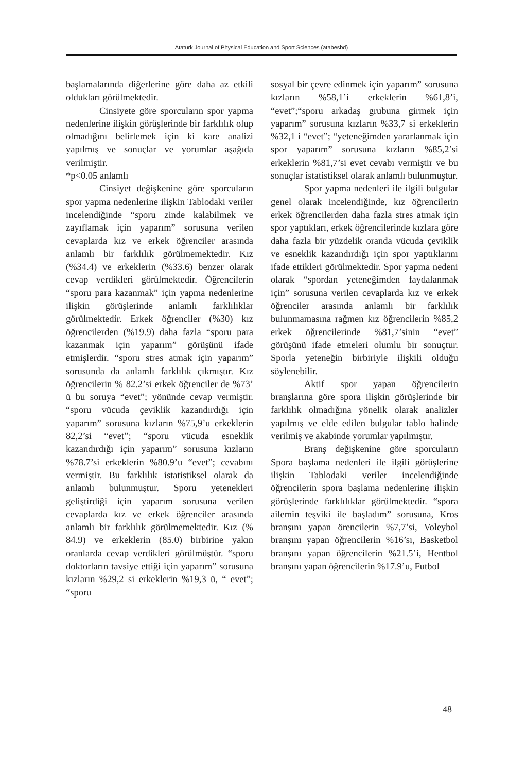Atatürk Journal of Physical Education and Sport Sciences (atabesbd)
başlamalarında diğerlerine göre daha az etkili oldukları görülmektedir.
Cinsiyete göre sporcuların spor yapma nedenlerine ilişkin görüşlerinde bir farklılık olup olmadığını belirlemek için ki kare analizi yapılmış ve sonuçlar ve yorumlar aşağıda verilmiştir.
*p<0.05 anlamlı
Cinsiyet değişkenine göre sporcuların spor yapma nedenlerine ilişkin Tablodaki veriler incelendiğinde “sporu zinde kalabilmek ve zayıflamak için yaparım” sorusuna verilen cevaplarda kız ve erkek öğrenciler arasında anlamlı bir farklılık görülmemektedir. Kız (%34.4) ve erkeklerin (%33.6) benzer olarak cevap verdikleri görülmektedir. Öğrencilerin “sporu para kazanmak” için yapma nedenlerine ilişkin görüşlerinde anlamlı farklılıklar görülmektedir. Erkek öğrenciler (%30) kız öğrencilerden (%19.9) daha fazla “sporu para kazanmak için yaparım” görüşünü ifade etmişlerdir. “sporu stres atmak için yaparım” sorusunda da anlamlı farklılık çıkmıştır. Kız öğrencilerin % 82.2’si erkek öğrenciler de %73’ ü bu soruya “evet”; yönünde cevap vermiştir. “sporu vücuda çeviklik kazandırdığı için yaparım” sorusuna kızların %75,9’u erkeklerin 82,2’si “evet”; “sporu vücuda esneklik kazandırdığı için yaparım” sorusuna kızların %78.7’si erkeklerin %80.9’u “evet”; cevabını vermiştir. Bu farklılık istatistiksel olarak da anlamlı bulunmuştur. Sporu yetenekleri geliştirdiği için yaparım sorusuna verilen cevaplarda kız ve erkek öğrenciler arasında anlamlı bir farklılık görülmemektedir. Kız (% 84.9) ve erkeklerin (85.0) birbirine yakın oranlarda cevap verdikleri görülmüştür. “sporu doktorların tavsiye ettiği için yaparım” sorusuna kızların %29,2 si erkeklerin %19,3 ü, “ evet”; “sporu
sosyal bir çevre edinmek için yaparım” sorusuna kızların %58,1’i erkeklerin %61,8’i, “evet”;“sporu arkadaş grubuna girmek için yaparım” sorusuna kızların %33,7 si erkeklerin %32,1 i “evet”; “yeteneğimden yararlanmak için spor yaparım” sorusuna kızların %85,2’si erkeklerin %81,7’si evet cevabı vermiştir ve bu sonuçlar istatistiksel olarak anlamlı bulunmuştur.
Spor yapma nedenleri ile ilgili bulgular genel olarak incelendiğinde, kız öğrencilerin erkek öğrencilerden daha fazla stres atmak için spor yaptıkları, erkek öğrencilerinde kızlara göre daha fazla bir yüzdelik oranda vücuda çeviklik ve esneklik kazandırdığı için spor yaptıklarını ifade ettikleri görülmektedir. Spor yapma nedeni olarak “spordan yeteneğimden faydalanmak için” sorusuna verilen cevaplarda kız ve erkek öğrenciler arasında anlamlı bir farklılık bulunmamasına rağmen kız öğrencilerin %85,2 erkek öğrencilerinde %81,7’sinin “evet” görüşünü ifade etmeleri olumlu bir sonuçtur. Sporla yeteneğin birbiriyle ilişkili olduğu söylenebilir.
Aktif spor yapan öğrencilerin branşlarına göre spora ilişkin görüşlerinde bir farklılık olmadığına yönelik olarak analizler yapılmış ve elde edilen bulgular tablo halinde verilmiş ve akabinde yorumlar yapılmıştır.
Branş değişkenine göre sporcuların Spora başlama nedenleri ile ilgili görüşlerine ilişkin Tablodaki veriler incelendiğinde öğrencilerin spora başlama nedenlerine ilişkin görüşlerinde farklılıklar görülmektedir. “spora ailemin teşviki ile başladım” sorusuna, Kros branşını yapan örencilerin %7,7’si, Voleybol branşını yapan öğrencilerin %16’sı, Basketbol branşını yapan öğrencilerin %21.5’i, Hentbol branşını yapan öğrencilerin %17.9’u, Futbol
48